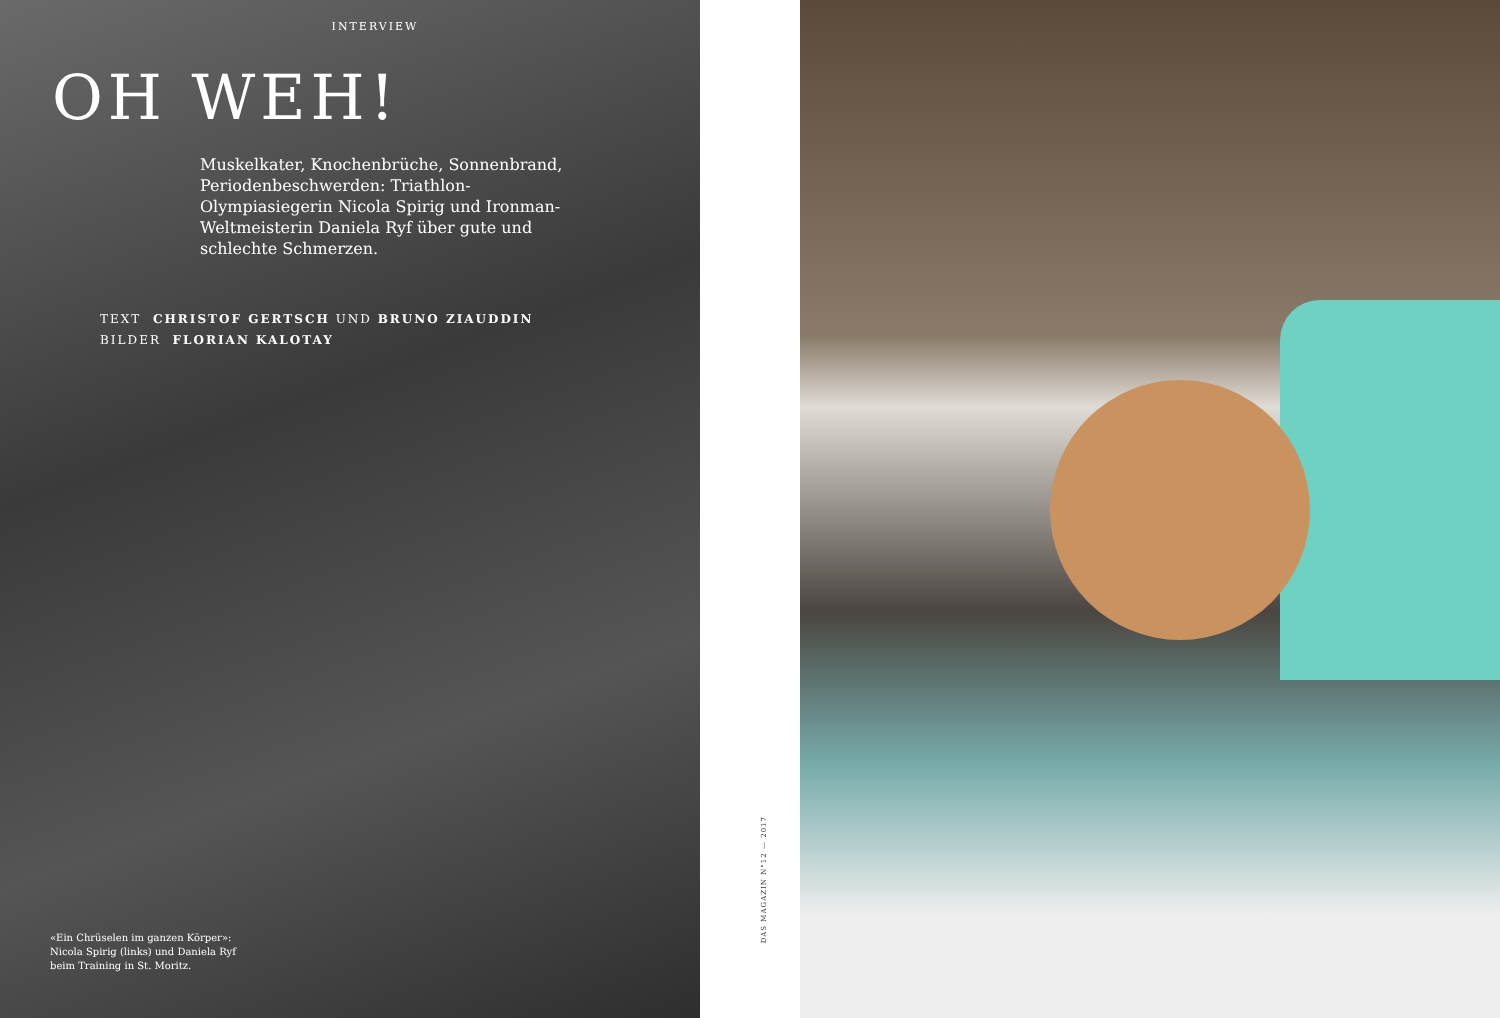INTERVIEW
OH WEH!
Muskelkater, Knochenbrüche, Sonnenbrand, Periodenbeschwerden: Triathlon-Olympiasiegerin Nicola Spirig und Ironman-Weltmeisterin Daniela Ryf über gute und schlechte Schmerzen.
TEXT CHRISTOF GERTSCH UND BRUNO ZIAUDDIN
BILDER FLORIAN KALOTAY
«Ein Chrüselen im ganzen Körper»: Nicola Spirig (links) und Daniela Ryf beim Training in St. Moritz.
DAS MAGAZIN N°12 — 2017